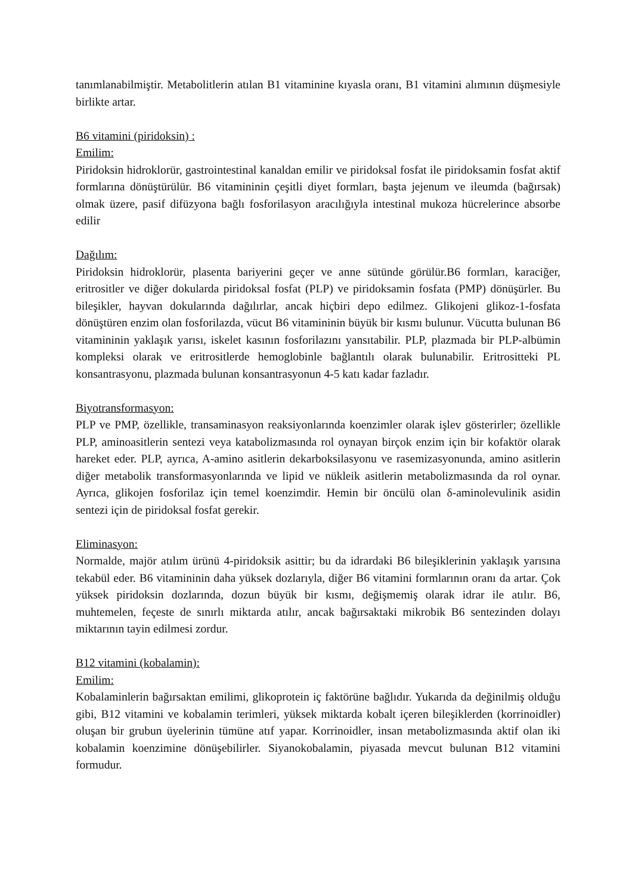tanımlanabilmiştir. Metabolitlerin atılan B1 vitaminine kıyasla oranı, B1 vitamini alımının düşmesiyle birlikte artar.
B6 vitamini (piridoksin) :
Emilim:
Piridoksin hidroklorür, gastrointestinal kanaldan emilir ve piridoksal fosfat ile piridoksamin fosfat aktif formlarına dönüştürülür. B6 vitamininin çeşitli diyet formları, başta jejenum ve ileumda (bağırsak) olmak üzere, pasif difüzyona bağlı fosforilasyon aracılığıyla intestinal mukoza hücrelerince absorbe edilir
Dağılım:
Piridoksin hidroklorür, plasenta bariyerini geçer ve anne sütünde görülür.B6 formları, karaciğer, eritrositler ve diğer dokularda piridoksal fosfat (PLP) ve piridoksamin fosfata (PMP) dönüşürler. Bu bileşikler, hayvan dokularında dağılırlar, ancak hiçbiri depo edilmez. Glikojeni glikoz-1-fosfata dönüştüren enzim olan fosforilazda, vücut B6 vitamininin büyük bir kısmı bulunur. Vücutta bulunan B6 vitamininin yaklaşık yarısı, iskelet kasının fosforilazını yansıtabilir. PLP, plazmada bir PLP-albümin kompleksi olarak ve eritrositlerde hemoglobinle bağlantılı olarak bulunabilir. Eritrositteki PL konsantrasyonu, plazmada bulunan konsantrasyonun 4-5 katı kadar fazladır.
Biyotransformasyon:
PLP ve PMP, özellikle, transaminasyon reaksiyonlarında koenzimler olarak işlev gösterirler; özellikle PLP, aminoasitlerin sentezi veya katabolizmasında rol oynayan birçok enzim için bir kofaktör olarak hareket eder. PLP, ayrıca, A-amino asitlerin dekarboksilasyonu ve rasemizasyonunda, amino asitlerin diğer metabolik transformasyonlarında ve lipid ve nükleik asitlerin metabolizmasında da rol oynar. Ayrıca, glikojen fosforilaz için temel koenzimdir. Hemin bir öncülü olan δ-aminolevulinik asidin sentezi için de piridoksal fosfat gerekir.
Eliminasyon:
Normalde, majör atılım ürünü 4-piridoksik asittir; bu da idrardaki B6 bileşiklerinin yaklaşık yarısına tekabül eder. B6 vitamininin daha yüksek dozlarıyla, diğer B6 vitamini formlarının oranı da artar. Çok yüksek piridoksin dozlarında, dozun büyük bir kısmı, değişmemiş olarak idrar ile atılır. B6, muhtemelen, feçeste de sınırlı miktarda atılır, ancak bağırsaktaki mikrobik B6 sentezinden dolayı miktarının tayin edilmesi zordur.
B12 vitamini (kobalamin):
Emilim:
Kobalaminlerin bağırsaktan emilimi, glikoprotein iç faktörüne bağlıdır. Yukarıda da değinilmiş olduğu gibi, B12 vitamini ve kobalamin terimleri, yüksek miktarda kobalt içeren bileşiklerden (korrinoidler) oluşan bir grubun üyelerinin tümüne atıf yapar. Korrinoidler, insan metabolizmasında aktif olan iki kobalamin koenzimine dönüşebilirler. Siyanokobalamin, piyasada mevcut bulunan B12 vitamini formudur.